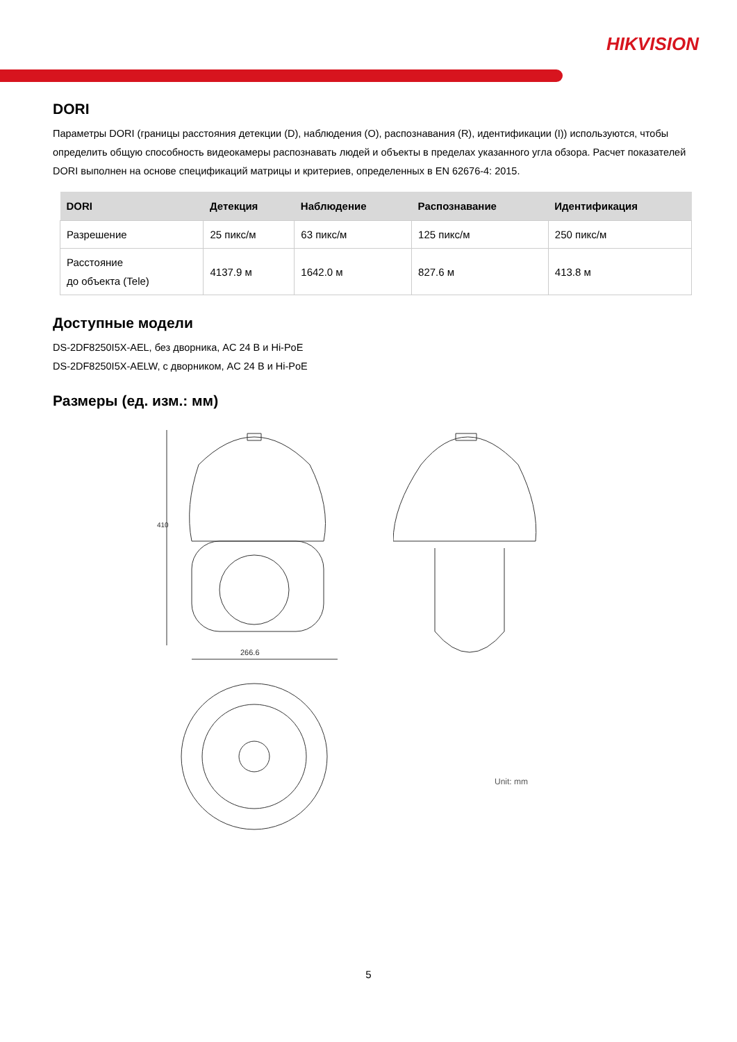HIKVISION
DORI
Параметры DORI (границы расстояния детекции (D), наблюдения (O), распознавания (R), идентификации (I)) используются, чтобы определить общую способность видеокамеры распознавать людей и объекты в пределах указанного угла обзора. Расчет показателей DORI выполнен на основе спецификаций матрицы и критериев, определенных в EN 62676-4: 2015.
| DORI | Детекция | Наблюдение | Распознавание | Идентификация |
| --- | --- | --- | --- | --- |
| Разрешение | 25 пикс/м | 63 пикс/м | 125 пикс/м | 250 пикс/м |
| Расстояние до объекта (Tele) | 4137.9 м | 1642.0 м | 827.6 м | 413.8 м |
Доступные модели
DS-2DF8250I5X-AEL, без дворника, AC 24 В и Hi-PoE
DS-2DF8250I5X-AELW, с дворником, AC 24 В и Hi-PoE
Размеры (ед. изм.: мм)
410
266.6
Unit: mm
5